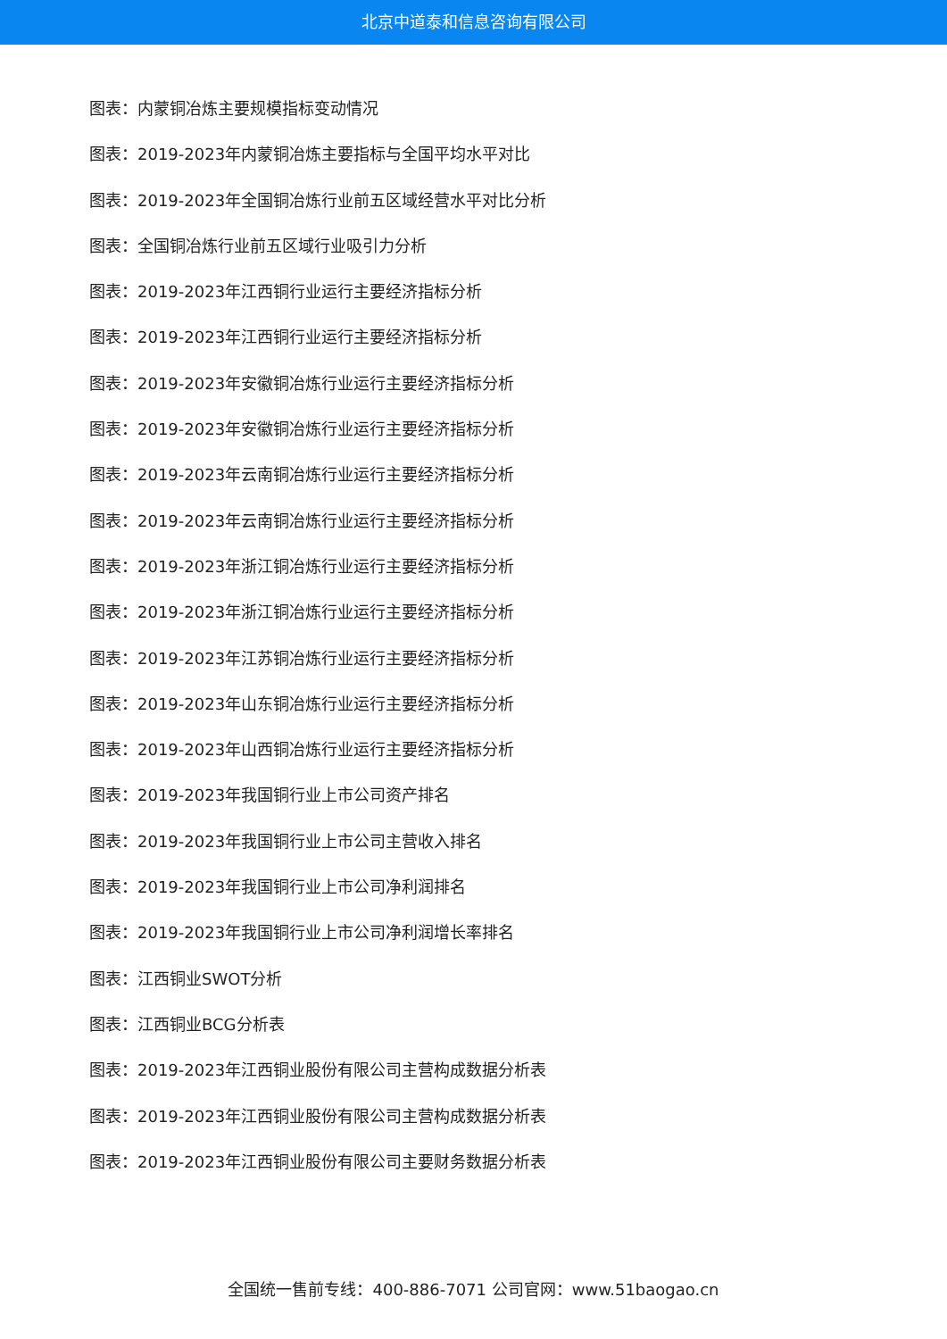北京中道泰和信息咨询有限公司
图表：内蒙铜冶炼主要规模指标变动情况
图表：2019-2023年内蒙铜冶炼主要指标与全国平均水平对比
图表：2019-2023年全国铜冶炼行业前五区域经营水平对比分析
图表：全国铜冶炼行业前五区域行业吸引力分析
图表：2019-2023年江西铜行业运行主要经济指标分析
图表：2019-2023年江西铜行业运行主要经济指标分析
图表：2019-2023年安徽铜冶炼行业运行主要经济指标分析
图表：2019-2023年安徽铜冶炼行业运行主要经济指标分析
图表：2019-2023年云南铜冶炼行业运行主要经济指标分析
图表：2019-2023年云南铜冶炼行业运行主要经济指标分析
图表：2019-2023年浙江铜冶炼行业运行主要经济指标分析
图表：2019-2023年浙江铜冶炼行业运行主要经济指标分析
图表：2019-2023年江苏铜冶炼行业运行主要经济指标分析
图表：2019-2023年山东铜冶炼行业运行主要经济指标分析
图表：2019-2023年山西铜冶炼行业运行主要经济指标分析
图表：2019-2023年我国铜行业上市公司资产排名
图表：2019-2023年我国铜行业上市公司主营收入排名
图表：2019-2023年我国铜行业上市公司净利润排名
图表：2019-2023年我国铜行业上市公司净利润增长率排名
图表：江西铜业SWOT分析
图表：江西铜业BCG分析表
图表：2019-2023年江西铜业股份有限公司主营构成数据分析表
图表：2019-2023年江西铜业股份有限公司主营构成数据分析表
图表：2019-2023年江西铜业股份有限公司主要财务数据分析表
全国统一售前专线：400-886-7071 公司官网：www.51baogao.cn